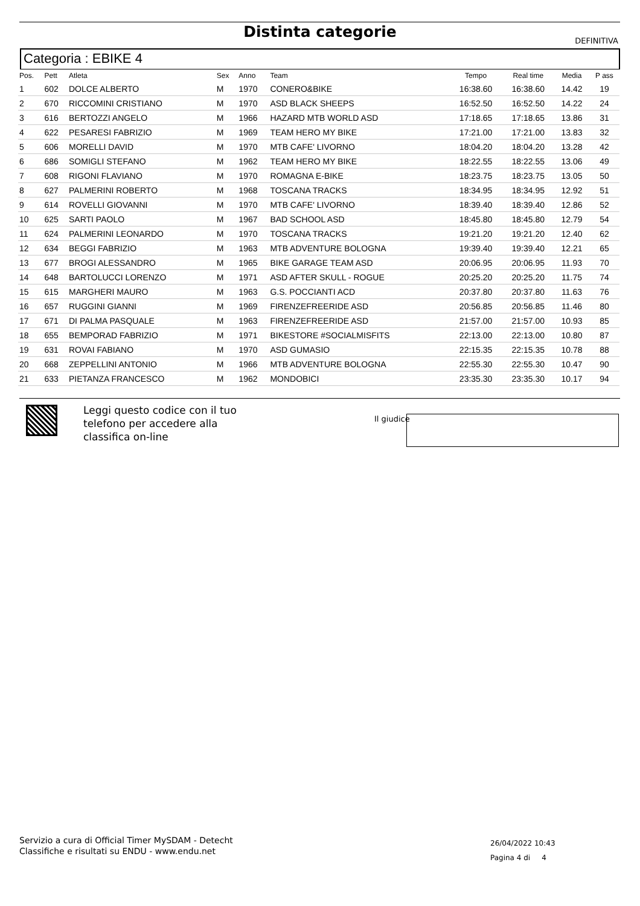Distinta categorie
DEFINITIVA
Categoria : EBIKE 4
| Pos. | Pett | Atleta | Sex | Anno | Team | Tempo | Real time | Media | P ass |
| --- | --- | --- | --- | --- | --- | --- | --- | --- | --- |
| 1 | 602 | DOLCE ALBERTO | M | 1970 | CONERO&BIKE | 16:38.60 | 16:38.60 | 14.42 | 19 |
| 2 | 670 | RICCOMINI CRISTIANO | M | 1970 | ASD BLACK SHEEPS | 16:52.50 | 16:52.50 | 14.22 | 24 |
| 3 | 616 | BERTOZZI ANGELO | M | 1966 | HAZARD MTB WORLD ASD | 17:18.65 | 17:18.65 | 13.86 | 31 |
| 4 | 622 | PESARESI FABRIZIO | M | 1969 | TEAM HERO MY BIKE | 17:21.00 | 17:21.00 | 13.83 | 32 |
| 5 | 606 | MORELLI DAVID | M | 1970 | MTB CAFE' LIVORNO | 18:04.20 | 18:04.20 | 13.28 | 42 |
| 6 | 686 | SOMIGLI STEFANO | M | 1962 | TEAM HERO MY BIKE | 18:22.55 | 18:22.55 | 13.06 | 49 |
| 7 | 608 | RIGONI FLAVIANO | M | 1970 | ROMAGNA E-BIKE | 18:23.75 | 18:23.75 | 13.05 | 50 |
| 8 | 627 | PALMERINI ROBERTO | M | 1968 | TOSCANA TRACKS | 18:34.95 | 18:34.95 | 12.92 | 51 |
| 9 | 614 | ROVELLI GIOVANNI | M | 1970 | MTB CAFE' LIVORNO | 18:39.40 | 18:39.40 | 12.86 | 52 |
| 10 | 625 | SARTI PAOLO | M | 1967 | BAD SCHOOL ASD | 18:45.80 | 18:45.80 | 12.79 | 54 |
| 11 | 624 | PALMERINI LEONARDO | M | 1970 | TOSCANA TRACKS | 19:21.20 | 19:21.20 | 12.40 | 62 |
| 12 | 634 | BEGGI FABRIZIO | M | 1963 | MTB ADVENTURE BOLOGNA | 19:39.40 | 19:39.40 | 12.21 | 65 |
| 13 | 677 | BROGI ALESSANDRO | M | 1965 | BIKE GARAGE TEAM ASD | 20:06.95 | 20:06.95 | 11.93 | 70 |
| 14 | 648 | BARTOLUCCI LORENZO | M | 1971 | ASD AFTER SKULL - ROGUE | 20:25.20 | 20:25.20 | 11.75 | 74 |
| 15 | 615 | MARGHERI MAURO | M | 1963 | G.S. POCCIANTI ACD | 20:37.80 | 20:37.80 | 11.63 | 76 |
| 16 | 657 | RUGGINI GIANNI | M | 1969 | FIRENZEFREERIDE ASD | 20:56.85 | 20:56.85 | 11.46 | 80 |
| 17 | 671 | DI PALMA PASQUALE | M | 1963 | FIRENZEFREERIDE ASD | 21:57.00 | 21:57.00 | 10.93 | 85 |
| 18 | 655 | BEMPORAD FABRIZIO | M | 1971 | BIKESTORE #SOCIALMISFITS | 22:13.00 | 22:13.00 | 10.80 | 87 |
| 19 | 631 | ROVAI FABIANO | M | 1970 | ASD GUMASIO | 22:15.35 | 22:15.35 | 10.78 | 88 |
| 20 | 668 | ZEPPELLINI ANTONIO | M | 1966 | MTB ADVENTURE BOLOGNA | 22:55.30 | 22:55.30 | 10.47 | 90 |
| 21 | 633 | PIETANZA FRANCESCO | M | 1962 | MONDOBICI | 23:35.30 | 23:35.30 | 10.17 | 94 |
Leggi questo codice con il tuo
telefono per accedere alla
classifica on-line
Il giudice
Servizio a cura di Official Timer MySDAM - Detecht
Classifiche e risultati su ENDU - www.endu.net
26/04/2022 10:43
Pagina 4 di 4